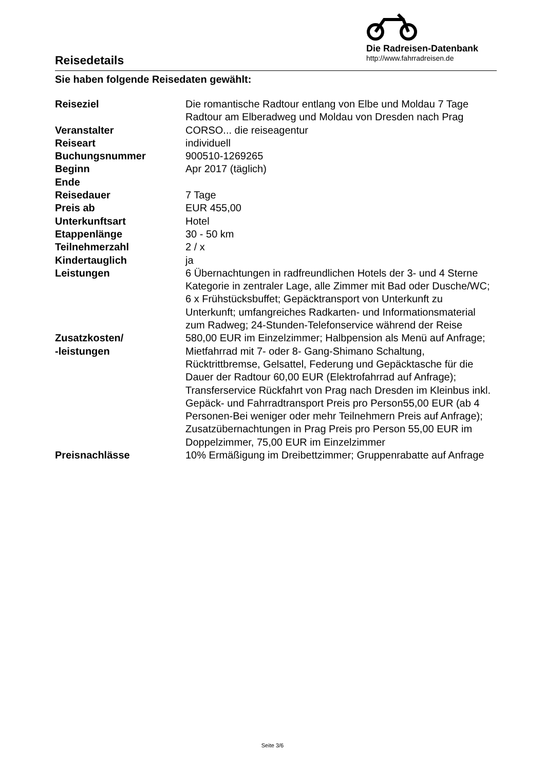Reisedetails
Die Radreisen-Datenbank
http://www.fahrradreisen.de
Sie haben folgende Reisedaten gewählt:
| Reiseziel | Die romantische Radtour entlang von Elbe und Moldau 7 Tage Radtour am Elberadweg und Moldau von Dresden nach Prag |
| Veranstalter | CORSO... die reiseagentur |
| Reiseart | individuell |
| Buchungsnummer | 900510-1269265 |
| Beginn | Apr 2017 (täglich) |
| Ende | |
| Reisedauer | 7 Tage |
| Preis ab | EUR 455,00 |
| Unterkunftsart | Hotel |
| Etappenlänge | 30 - 50 km |
| Teilnehmerzahl | 2 / x |
| Kindertauglich | ja |
| Leistungen | 6 Übernachtungen in radfreundlichen Hotels der 3- und 4 Sterne Kategorie in zentraler Lage, alle Zimmer mit Bad oder Dusche/WC; 6 x Frühstücksbuffet; Gepäcktransport von Unterkunft zu Unterkunft; umfangreiches Radkarten- und Informationsmaterial zum Radweg; 24-Stunden-Telefonservice während der Reise |
| Zusatzkosten/ -leistungen | 580,00 EUR im Einzelzimmer; Halbpension als Menü auf Anfrage; Mietfahrrad mit 7- oder 8- Gang-Shimano Schaltung, Rücktrittbremse, Gelsattel, Federung und Gepäcktasche für die Dauer der Radtour 60,00 EUR (Elektrofahrrad auf Anfrage); Transferservice Rückfahrt von Prag nach Dresden im Kleinbus inkl. Gepäck- und Fahrradtransport Preis pro Person55,00 EUR (ab 4 Personen-Bei weniger oder mehr Teilnehmern Preis auf Anfrage); Zusatzübernachtungen in Prag Preis pro Person 55,00 EUR im Doppelzimmer, 75,00 EUR im Einzelzimmer |
| Preisnachlässe | 10% Ermäßigung im Dreibettzimmer; Gruppenrabatte auf Anfrage |
Seite 3/6